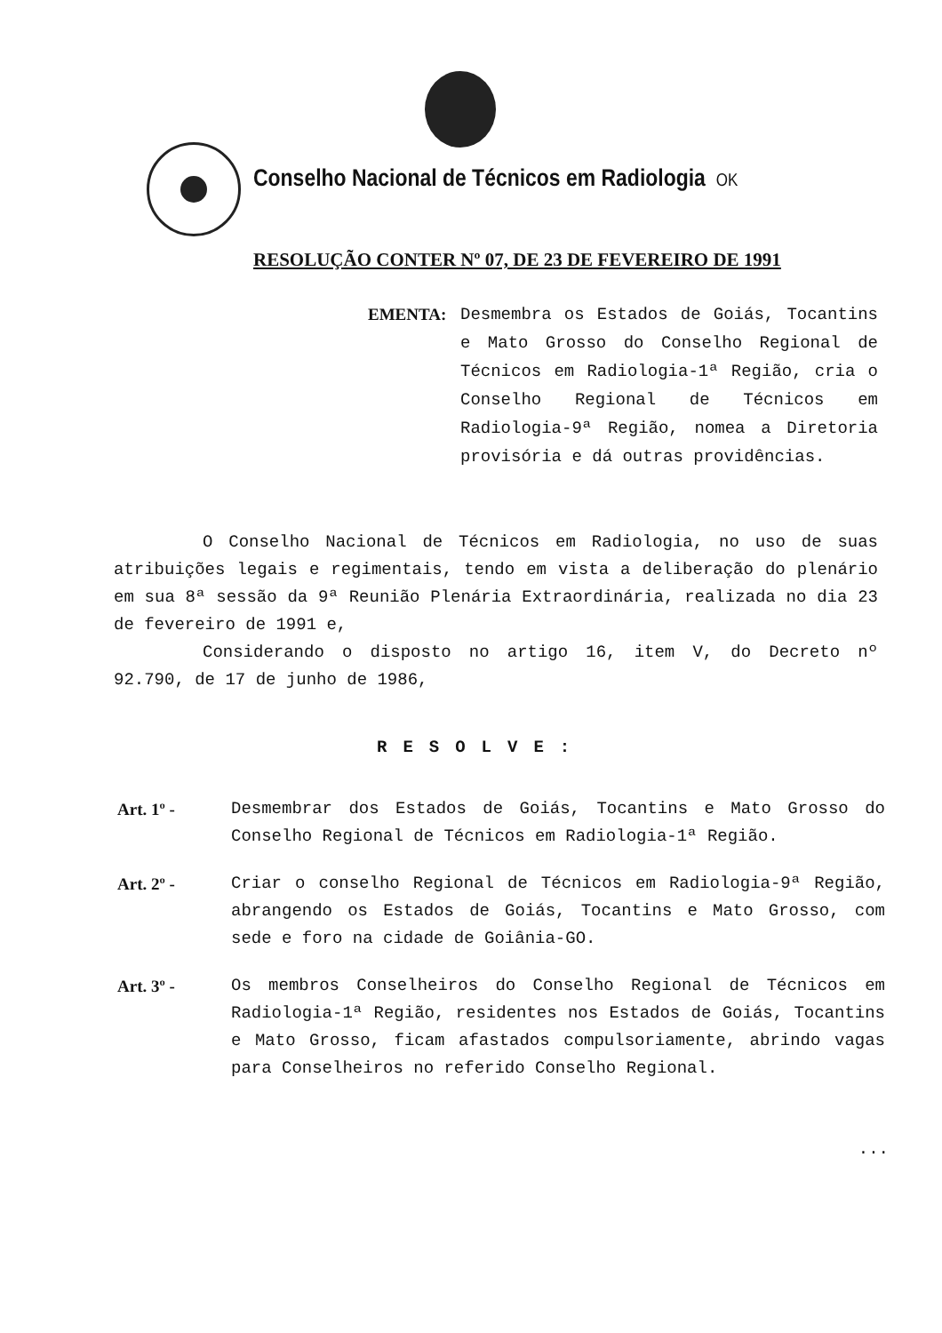Conselho Nacional de Técnicos em Radiologia OK
RESOLUÇÃO CONTER Nº 07, DE 23 DE FEVEREIRO DE 1991
EMENTA: Desmembra os Estados de Goiás, Tocantins e Mato Grosso do Conselho Regional de Técnicos em Radiologia-1ª Região, cria o Conselho Regional de Técnicos em Radiologia-9ª Região, nomea a Diretoria provisória e dá outras providências.
O Conselho Nacional de Técnicos em Radiologia, no uso de suas atribuições legais e regimentais, tendo em vista a deliberação do plenário em sua 8ª sessão da 9ª Reunião Plenária Extraordinária, realizada no dia 23 de fevereiro de 1991 e,
Considerando o disposto no artigo 16, item V, do Decreto nº 92.790, de 17 de junho de 1986,
RESOLVE:
Art. 1º - Desmembrar dos Estados de Goiás, Tocantins e Mato Grosso do Conselho Regional de Técnicos em Radiologia-1ª Região.
Art. 2º - Criar o conselho Regional de Técnicos em Radiologia-9ª Região, abrangendo os Estados de Goiás, Tocantins e Mato Grosso, com sede e foro na cidade de Goiânia-GO.
Art. 3º - Os membros Conselheiros do Conselho Regional de Técnicos em Radiologia-1ª Região, residentes nos Estados de Goiás, Tocantins e Mato Grosso, ficam afastados compulsoriamente, abrindo vagas para Conselheiros no referido Conselho Regional.
...